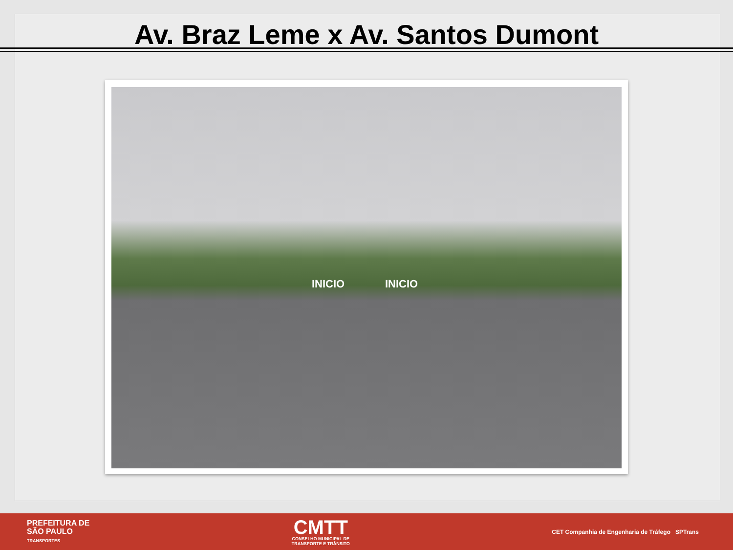Av. Braz Leme x Av. Santos Dumont
INICIO INICIO
PREFEITURA DE
SÃO PAULO
TRANSPORTES
CMTT
CONSELHO MUNICIPAL DE
TRANSPORTE E TRÂNSITO
CET Companhia de Engenharia de Tráfego SPTrans